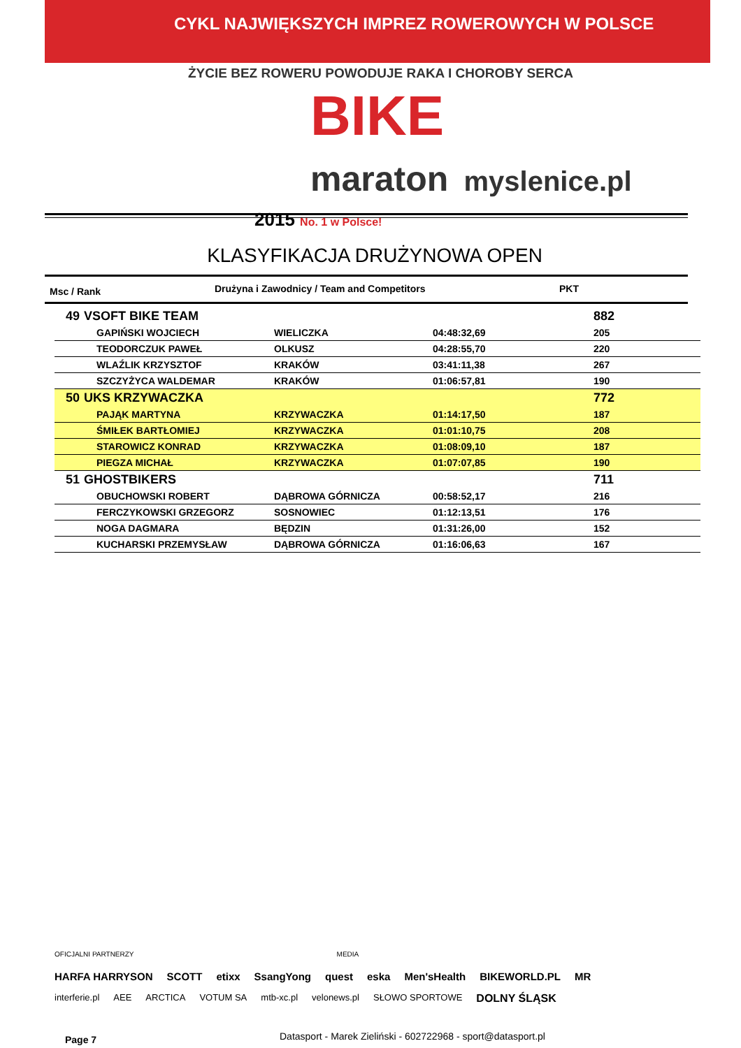CYKL NAJWIĘKSZYCH IMPREZ ROWEROWYCH W POLSCE
ŻYCIE BEZ ROWERU POWODUJE RAKA I CHOROBY SERCA
BIKE
maraton myslenice.pl
2015 No. 1 w Polsce!
KLASYFIKACJA DRUŻYNOWA OPEN
Msc / Rank Drużyna i Zawodnicy / Team and Competitors PKT
| 49 | VSOFT BIKE TEAM | | | 882 |
| | GAPIŃSKI WOJCIECH | WIELICZKA | 04:48:32,69 | 205 |
| | TEODORCZUK PAWEŁ | OLKUSZ | 04:28:55,70 | 220 |
| | WLAŹLIK KRZYSZTOF | KRAKÓW | 03:41:11,38 | 267 |
| | SZCZYŻYCA WALDEMAR | KRAKÓW | 01:06:57,81 | 190 |
| 50 | UKS KRZYWACZKA | | | 772 |
| | PAJĄK MARTYNA | KRZYWACZKA | 01:14:17,50 | 187 |
| | ŚMIŁEK BARTŁOMIEJ | KRZYWACZKA | 01:01:10,75 | 208 |
| | STAROWICZ KONRAD | KRZYWACZKA | 01:08:09,10 | 187 |
| | PIEGZA MICHAŁ | KRZYWACZKA | 01:07:07,85 | 190 |
| 51 | GHOSTBIKERS | | | 711 |
| | OBUCHOWSKI ROBERT | DĄBROWA GÓRNICZA | 00:58:52,17 | 216 |
| | FERCZYKOWSKI GRZEGORZ | SOSNOWIEC | 01:12:13,51 | 176 |
| | NOGA DAGMARA | BĘDZIN | 01:31:26,00 | 152 |
| | KUCHARSKI PRZEMYSŁAW | DĄBROWA GÓRNICZA | 01:16:06,63 | 167 |
OFICJALNI PARTNERZY MEDIA
HARFA HARRYSON SCOTT etixx SsangYong quest eska Men'sHealth BIKEWORLD.PL MR
interferie.pl AEE ARCTICA VOTUM SA mtb-xc.pl velonews.pl SŁOWO SPORTOWE DOLNY ŚLĄSK
Page 7
Datasport - Marek Zieliński - 602722968 - sport@datasport.pl